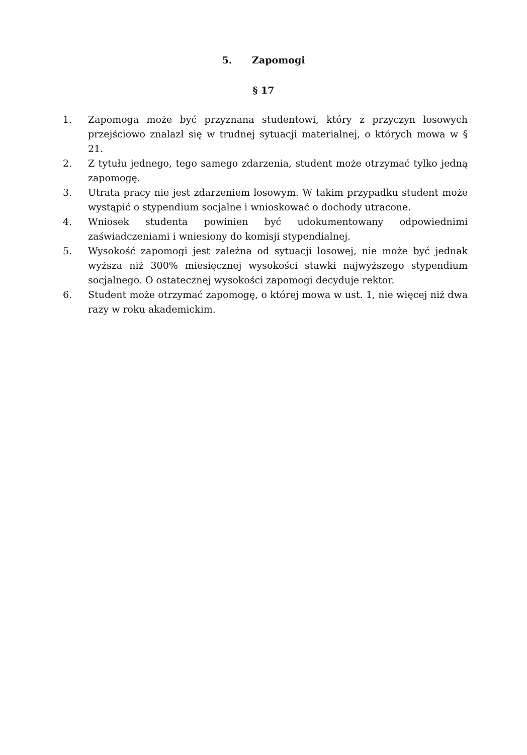5. Zapomogi
§ 17
1. Zapomoga może być przyznana studentowi, który z przyczyn losowych przejściowo znalazł się w trudnej sytuacji materialnej, o których mowa w § 21.
2. Z tytułu jednego, tego samego zdarzenia, student może otrzymać tylko jedną zapomogę.
3. Utrata pracy nie jest zdarzeniem losowym. W takim przypadku student może wystąpić o stypendium socjalne i wnioskować o dochody utracone.
4. Wniosek studenta powinien być udokumentowany odpowiednimi zaświadczeniami i wniesiony do komisji stypendialnej.
5. Wysokość zapomogi jest zależna od sytuacji losowej, nie może być jednak wyższa niż 300% miesięcznej wysokości stawki najwyższego stypendium socjalnego. O ostatecznej wysokości zapomogi decyduje rektor.
6. Student może otrzymać zapomogę, o której mowa w ust. 1, nie więcej niż dwa razy w roku akademickim.